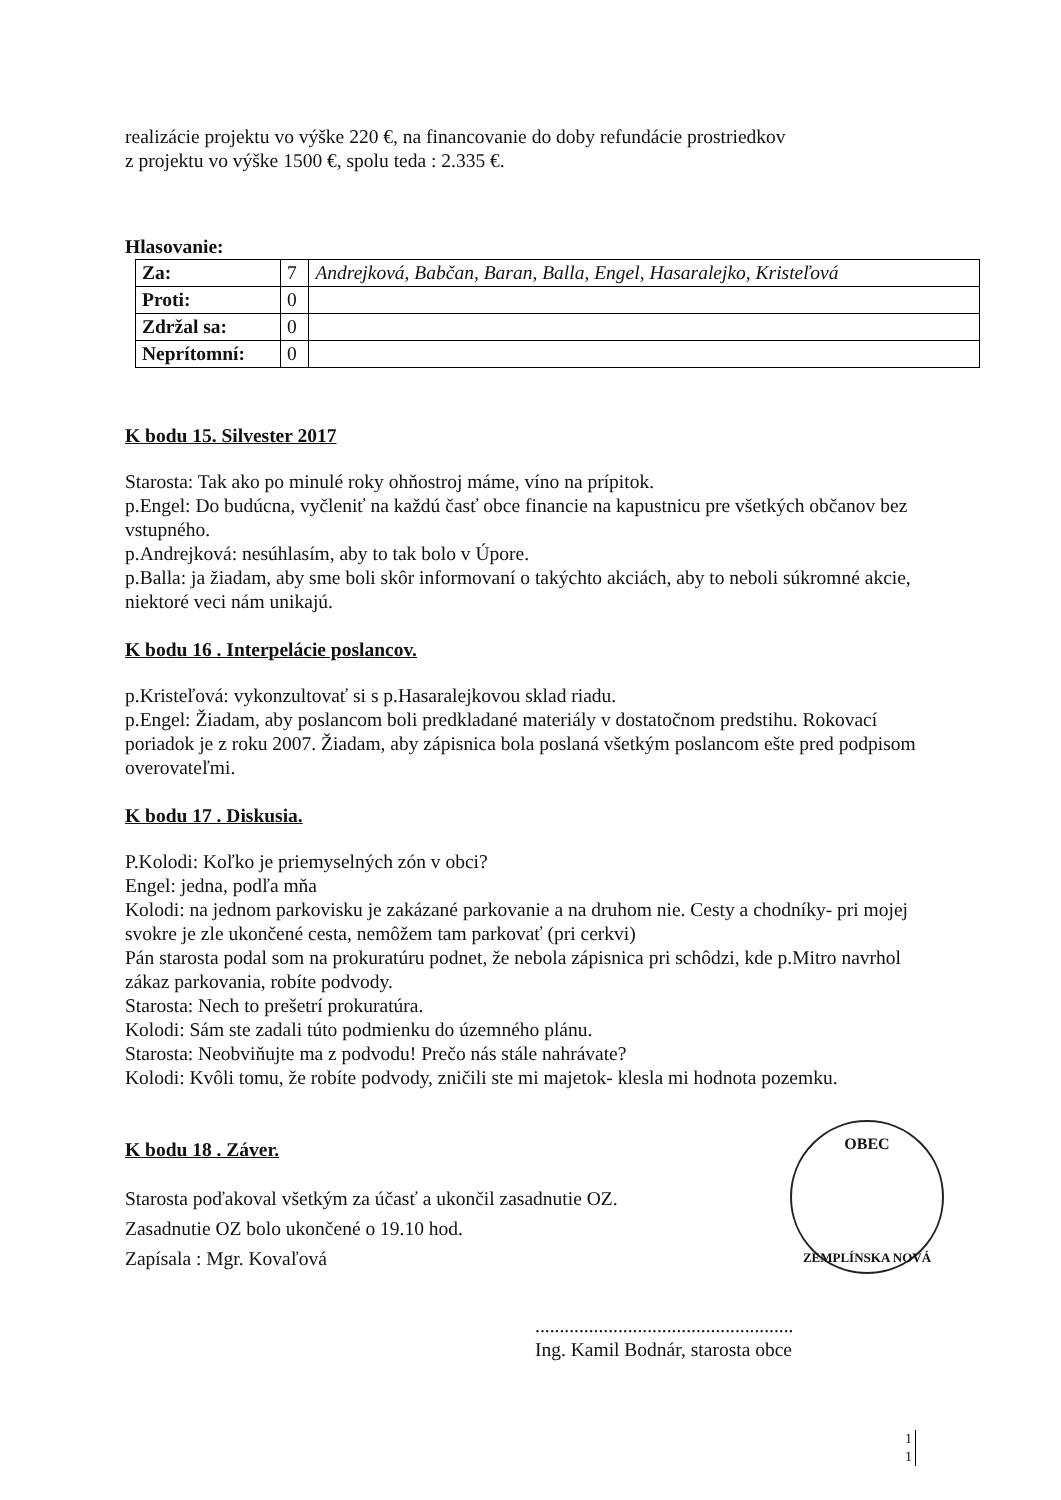realizácie projektu vo výške 220 €, na financovanie do doby refundácie prostriedkov
z projektu vo výške 1500 €, spolu teda : 2.335 €.
Hlasovanie:
| Za: | 7 | Andrejková, Babčan, Baran, Balla, Engel, Hasaralejko, Kristeľová |
| Proti: | 0 | |
| Zdržal sa: | 0 | |
| Neprítomní: | 0 | |
K bodu 15. Silvester 2017
Starosta: Tak ako po minulé roky ohňostroj máme, víno na prípitok.
p.Engel: Do budúcna, vyčleniť na každú časť obce financie na kapustnicu pre všetkých občanov bez vstupného.
p.Andrejková: nesúhlasím, aby to tak bolo v Úpore.
p.Balla: ja žiadam, aby sme boli skôr informovaní o takýchto akciách, aby to neboli súkromné akcie, niektoré veci nám unikajú.
K bodu 16 . Interpelácie poslancov.
p.Kristeľová: vykonzultovať si s p.Hasaralejkovou sklad riadu.
p.Engel: Žiadam, aby poslancom boli predkladané materiály v dostatočnom predstihu. Rokovací poriadok je z roku 2007. Žiadam, aby zápisnica bola poslaná všetkým poslancom ešte pred podpisom overovateľmi.
K bodu 17 . Diskusia.
P.Kolodi: Koľko je priemyselných zón v obci?
Engel: jedna, podľa mňa
Kolodi: na jednom parkovisku je zakázané parkovanie a na druhom nie. Cesty a chodníky- pri mojej svokre je zle ukončené cesta, nemôžem tam parkovať (pri cerkvi)
Pán starosta podal som na prokuratúru podnet, že nebola zápisnica pri schôdzi, kde p.Mitro navrhol zákaz parkovania, robíte podvody.
Starosta: Nech to prešetrí prokuratúra.
Kolodi: Sám ste zadali túto podmienku do územného plánu.
Starosta: Neobviňujte ma z podvodu! Prečo nás stále nahrávate?
Kolodi: Kvôli tomu, že robíte podvody, zničili ste mi majetok- klesla mi hodnota pozemku.
K bodu 18 . Záver.
Starosta poďakoval všetkým za účasť a ukončil zasadnutie OZ.
Zasadnutie OZ bolo ukončené o 19.10 hod.
Zapísala : Mgr. Kovaľová
.....................................................
Ing. Kamil Bodnár, starosta obce
OBEC
ZEMPLÍNSKA NOVÁ
1
1